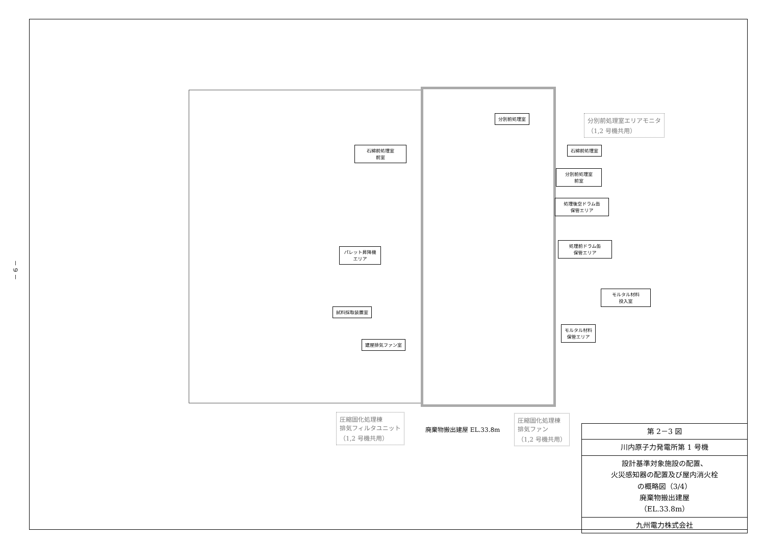－ 9 －
分別前処理室
分別前処理室エリアモニタ
（1,2 号機共用）
石綿前処理室
前室
石綿前処理室
分別前処理室
前室
処理後空ドラム缶
保管エリア
パレット昇降機
エリア
処理前ドラム缶
保管エリア
モルタル材料
投入室
試料採取装置室
モルタル材料
保管エリア
建屋排気ファン室
圧縮固化処理棟
排気フィルタユニット
（1,2 号機共用）
廃棄物搬出建屋 EL.33.8m
圧縮固化処理棟
排気ファン
（1,2 号機共用）
| 第 2－3 図 |
| 川内原子力発電所第 1 号機 |
| 設計基準対象施設の配置、 火災感知器の配置及び屋内消火栓 の概略図（3/4） 廃棄物搬出建屋 （EL.33.8m） |
| 九州電力株式会社 |